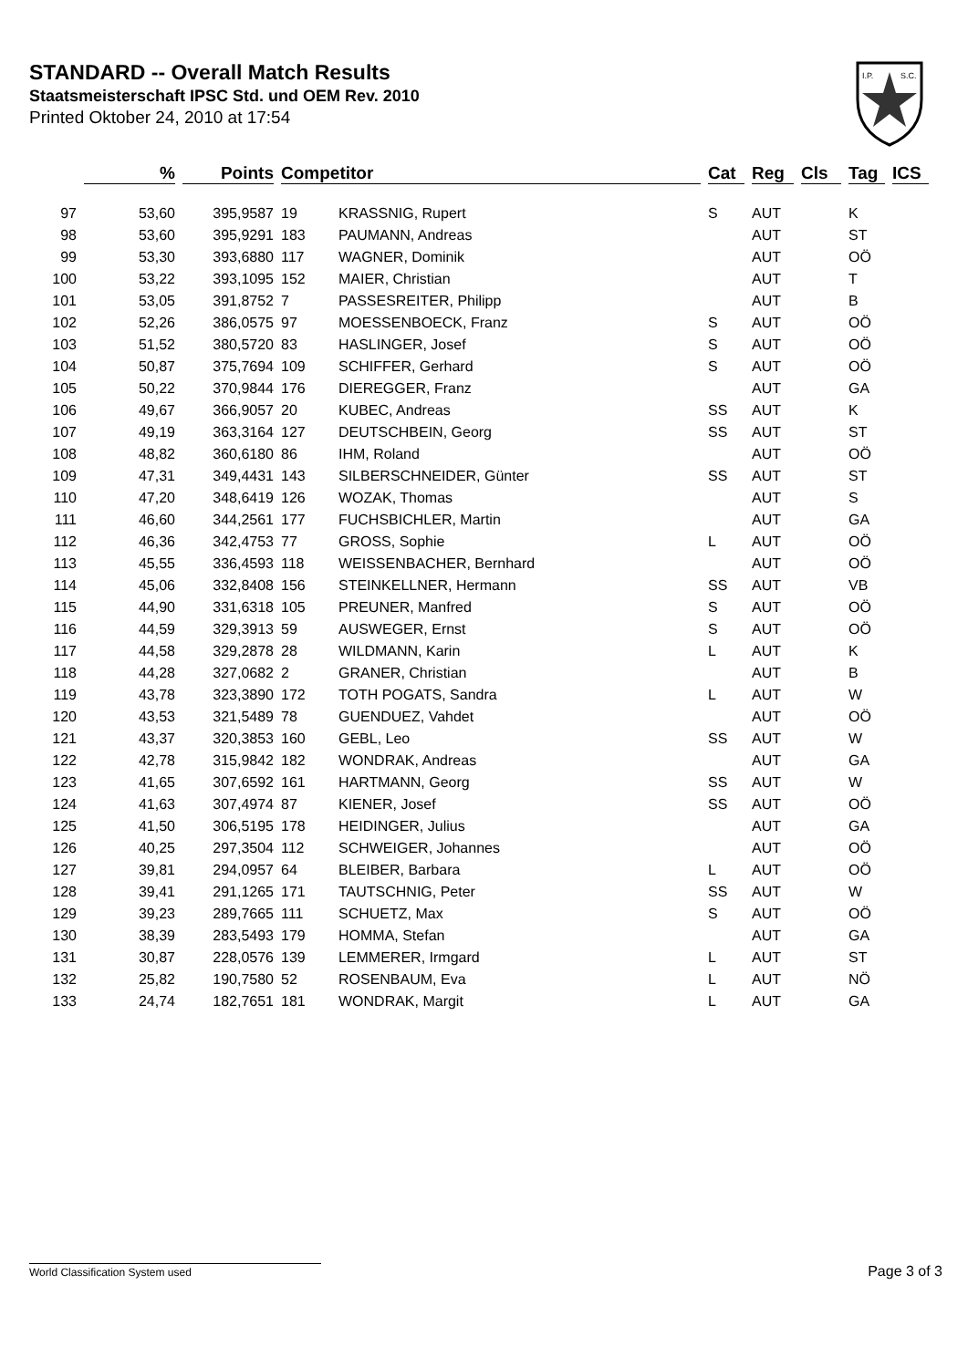STANDARD -- Overall Match Results
Staatsmeisterschaft IPSC Std. und OEM Rev. 2010
Printed Oktober 24, 2010 at 17:54
I.P.
S.C.
| | % | Points | Competitor | | Cat | Reg | Cls | Tag | ICS |
| --- | --- | --- | --- | --- | --- | --- | --- | --- | --- |
| 97 | 53,60 | 395,9587 | 19 | KRASSNIG, Rupert | S | AUT | | K | |
| 98 | 53,60 | 395,9291 | 183 | PAUMANN, Andreas | | AUT | | ST | |
| 99 | 53,30 | 393,6880 | 117 | WAGNER, Dominik | | AUT | | OÖ | |
| 100 | 53,22 | 393,1095 | 152 | MAIER, Christian | | AUT | | T | |
| 101 | 53,05 | 391,8752 | 7 | PASSESREITER, Philipp | | AUT | | B | |
| 102 | 52,26 | 386,0575 | 97 | MOESSENBOECK, Franz | S | AUT | | OÖ | |
| 103 | 51,52 | 380,5720 | 83 | HASLINGER, Josef | S | AUT | | OÖ | |
| 104 | 50,87 | 375,7694 | 109 | SCHIFFER, Gerhard | S | AUT | | OÖ | |
| 105 | 50,22 | 370,9844 | 176 | DIEREGGER, Franz | | AUT | | GA | |
| 106 | 49,67 | 366,9057 | 20 | KUBEC, Andreas | SS | AUT | | K | |
| 107 | 49,19 | 363,3164 | 127 | DEUTSCHBEIN, Georg | SS | AUT | | ST | |
| 108 | 48,82 | 360,6180 | 86 | IHM, Roland | | AUT | | OÖ | |
| 109 | 47,31 | 349,4431 | 143 | SILBERSCHNEIDER, Günter | SS | AUT | | ST | |
| 110 | 47,20 | 348,6419 | 126 | WOZAK, Thomas | | AUT | | S | |
| 111 | 46,60 | 344,2561 | 177 | FUCHSBICHLER, Martin | | AUT | | GA | |
| 112 | 46,36 | 342,4753 | 77 | GROSS, Sophie | L | AUT | | OÖ | |
| 113 | 45,55 | 336,4593 | 118 | WEISSENBACHER, Bernhard | | AUT | | OÖ | |
| 114 | 45,06 | 332,8408 | 156 | STEINKELLNER, Hermann | SS | AUT | | VB | |
| 115 | 44,90 | 331,6318 | 105 | PREUNER, Manfred | S | AUT | | OÖ | |
| 116 | 44,59 | 329,3913 | 59 | AUSWEGER, Ernst | S | AUT | | OÖ | |
| 117 | 44,58 | 329,2878 | 28 | WILDMANN, Karin | L | AUT | | K | |
| 118 | 44,28 | 327,0682 | 2 | GRANER, Christian | | AUT | | B | |
| 119 | 43,78 | 323,3890 | 172 | TOTH POGATS, Sandra | L | AUT | | W | |
| 120 | 43,53 | 321,5489 | 78 | GUENDUEZ, Vahdet | | AUT | | OÖ | |
| 121 | 43,37 | 320,3853 | 160 | GEBL, Leo | SS | AUT | | W | |
| 122 | 42,78 | 315,9842 | 182 | WONDRAK, Andreas | | AUT | | GA | |
| 123 | 41,65 | 307,6592 | 161 | HARTMANN, Georg | SS | AUT | | W | |
| 124 | 41,63 | 307,4974 | 87 | KIENER, Josef | SS | AUT | | OÖ | |
| 125 | 41,50 | 306,5195 | 178 | HEIDINGER, Julius | | AUT | | GA | |
| 126 | 40,25 | 297,3504 | 112 | SCHWEIGER, Johannes | | AUT | | OÖ | |
| 127 | 39,81 | 294,0957 | 64 | BLEIBER, Barbara | L | AUT | | OÖ | |
| 128 | 39,41 | 291,1265 | 171 | TAUTSCHNIG, Peter | SS | AUT | | W | |
| 129 | 39,23 | 289,7665 | 111 | SCHUETZ, Max | S | AUT | | OÖ | |
| 130 | 38,39 | 283,5493 | 179 | HOMMA, Stefan | | AUT | | GA | |
| 131 | 30,87 | 228,0576 | 139 | LEMMERER, Irmgard | L | AUT | | ST | |
| 132 | 25,82 | 190,7580 | 52 | ROSENBAUM, Eva | L | AUT | | NÖ | |
| 133 | 24,74 | 182,7651 | 181 | WONDRAK, Margit | L | AUT | | GA | |
World Classification System used Page 3 of 3